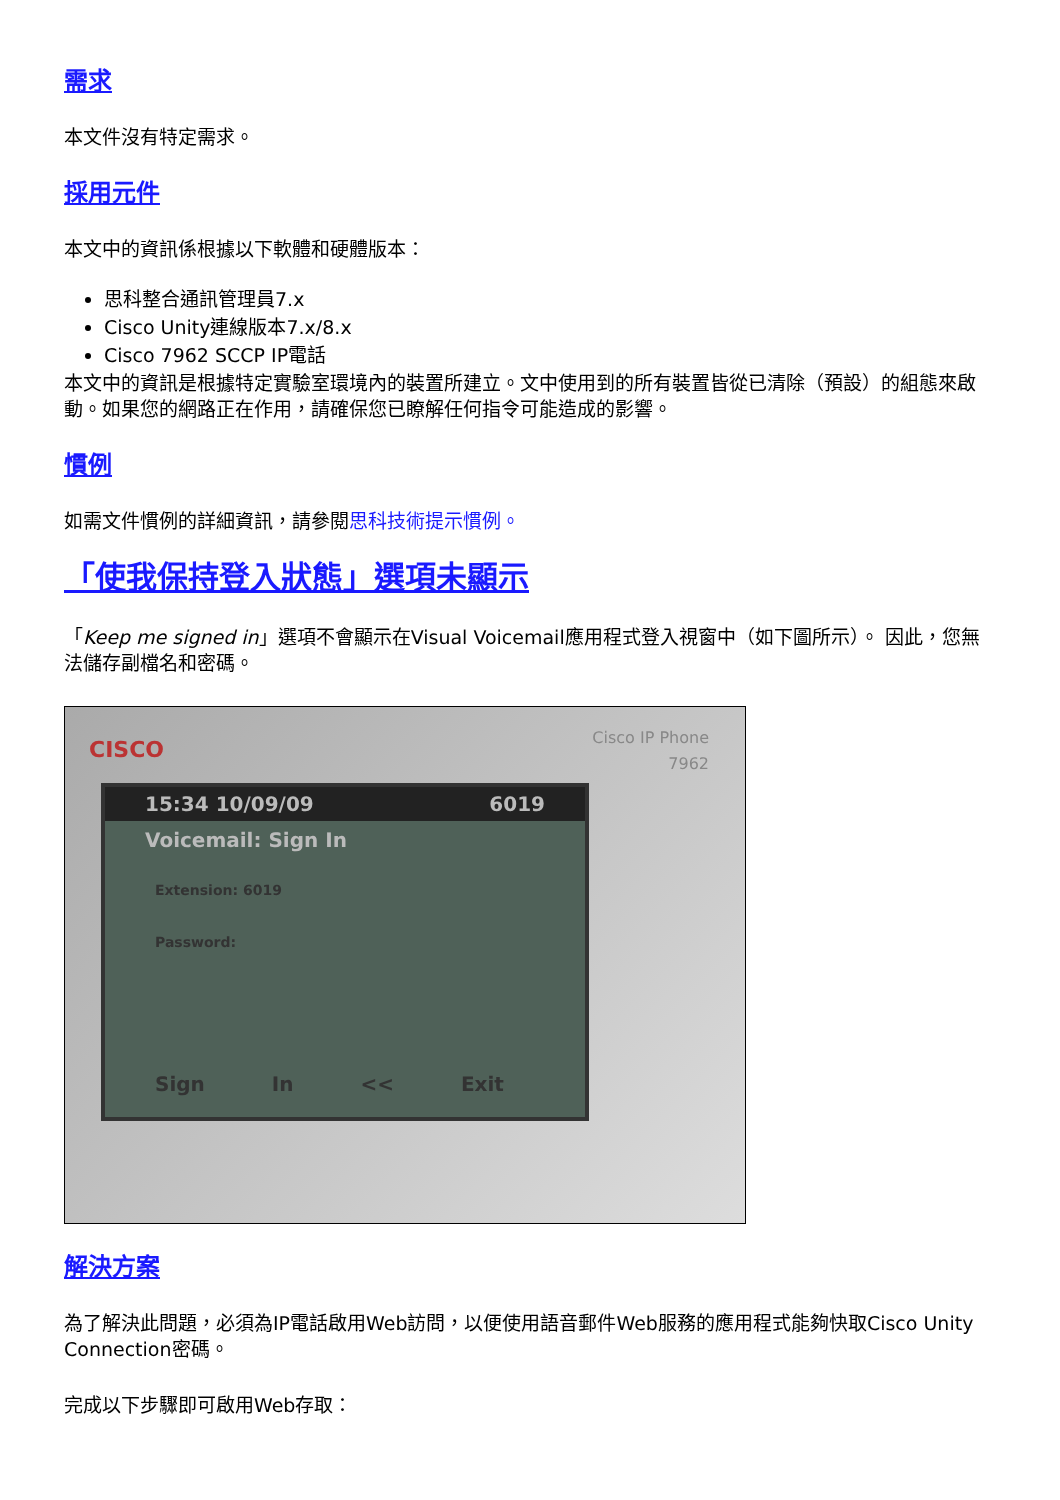需求
本文件沒有特定需求。
採用元件
本文中的資訊係根據以下軟體和硬體版本：
思科整合通訊管理員7.x
Cisco Unity連線版本7.x/8.x
Cisco 7962 SCCP IP電話
本文中的資訊是根據特定實驗室環境內的裝置所建立。文中使用到的所有裝置皆從已清除（預設）的組態來啟動。如果您的網路正在作用，請確保您已瞭解任何指令可能造成的影響。
慣例
如需文件慣例的詳細資訊，請參閱思科技術提示慣例。
「使我保持登入狀態」選項未顯示
「Keep me signed in」選項不會顯示在Visual Voicemail應用程式登入視窗中（如下圖所示）。 因此，您無法儲存副檔名和密碼。
CISCO
Cisco IP Phone
7962
15:34 10/09/09 6019
Voicemail: Sign In
Extension: 6019
Password:
Sign In << Exit
解決方案
為了解決此問題，必須為IP電話啟用Web訪問，以便使用語音郵件Web服務的應用程式能夠快取Cisco Unity Connection密碼。
完成以下步驟即可啟用Web存取：